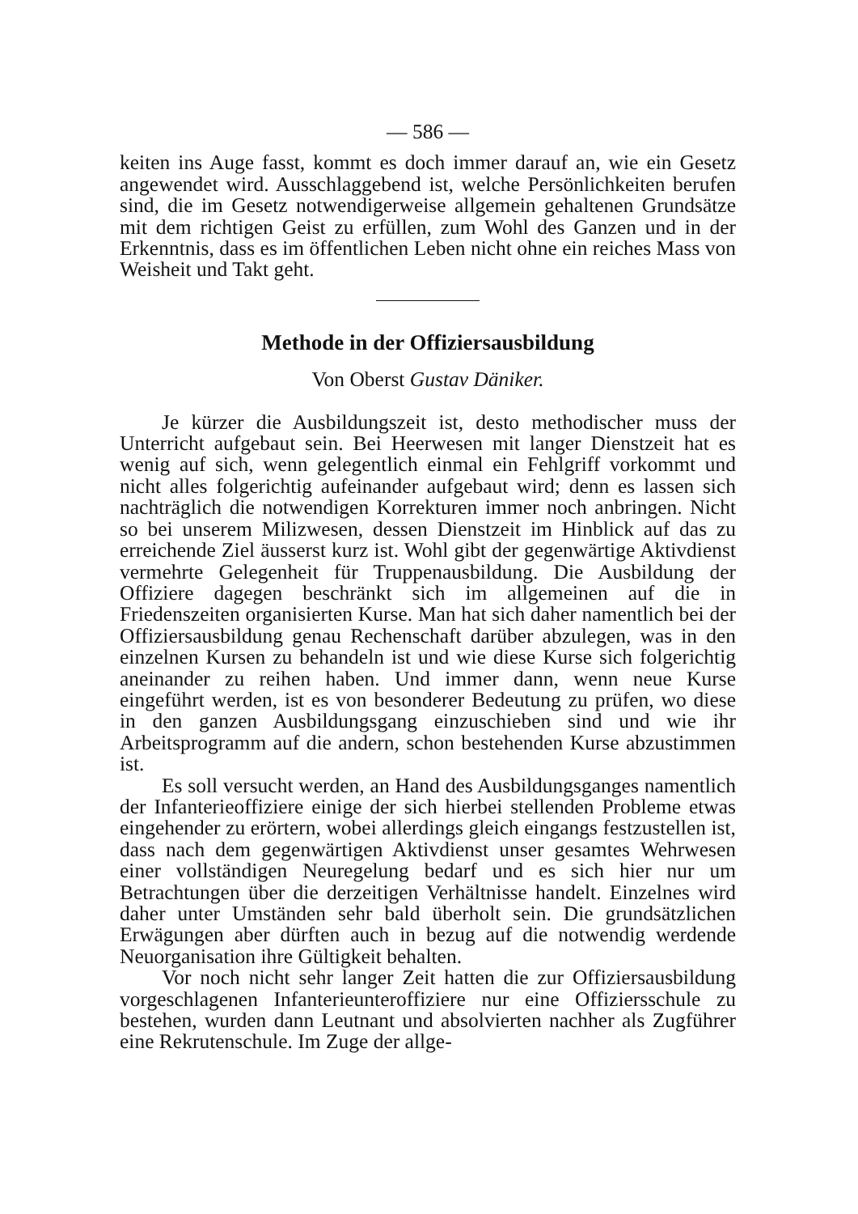— 586 —
keiten ins Auge fasst, kommt es doch immer darauf an, wie ein Gesetz angewendet wird. Ausschlaggebend ist, welche Persönlichkeiten berufen sind, die im Gesetz notwendigerweise allgemein gehaltenen Grundsätze mit dem richtigen Geist zu erfüllen, zum Wohl des Ganzen und in der Erkenntnis, dass es im öffentlichen Leben nicht ohne ein reiches Mass von Weisheit und Takt geht.
Methode in der Offiziersausbildung
Von Oberst Gustav Däniker.
Je kürzer die Ausbildungszeit ist, desto methodischer muss der Unterricht aufgebaut sein. Bei Heerwesen mit langer Dienstzeit hat es wenig auf sich, wenn gelegentlich einmal ein Fehlgriff vorkommt und nicht alles folgerichtig aufeinander aufgebaut wird; denn es lassen sich nachträglich die notwendigen Korrekturen immer noch anbringen. Nicht so bei unserem Milizwesen, dessen Dienstzeit im Hinblick auf das zu erreichende Ziel äusserst kurz ist. Wohl gibt der gegenwärtige Aktivdienst vermehrte Gelegenheit für Truppenausbildung. Die Ausbildung der Offiziere dagegen beschränkt sich im allgemeinen auf die in Friedenszeiten organisierten Kurse. Man hat sich daher namentlich bei der Offiziersausbildung genau Rechenschaft darüber abzulegen, was in den einzelnen Kursen zu behandeln ist und wie diese Kurse sich folgerichtig aneinander zu reihen haben. Und immer dann, wenn neue Kurse eingeführt werden, ist es von besonderer Bedeutung zu prüfen, wo diese in den ganzen Ausbildungsgang einzuschieben sind und wie ihr Arbeitsprogramm auf die andern, schon bestehenden Kurse abzustimmen ist.
Es soll versucht werden, an Hand des Ausbildungsganges namentlich der Infanterieoffiziere einige der sich hierbei stellenden Probleme etwas eingehender zu erörtern, wobei allerdings gleich eingangs festzustellen ist, dass nach dem gegenwärtigen Aktivdienst unser gesamtes Wehrwesen einer vollständigen Neuregelung bedarf und es sich hier nur um Betrachtungen über die derzeitigen Verhältnisse handelt. Einzelnes wird daher unter Umständen sehr bald überholt sein. Die grundsätzlichen Erwägungen aber dürften auch in bezug auf die notwendig werdende Neuorganisation ihre Gültigkeit behalten.
Vor noch nicht sehr langer Zeit hatten die zur Offiziersausbildung vorgeschlagenen Infanterieunteroffiziere nur eine Offiziersschule zu bestehen, wurden dann Leutnant und absolvierten nachher als Zugführer eine Rekrutenschule. Im Zuge der allge-